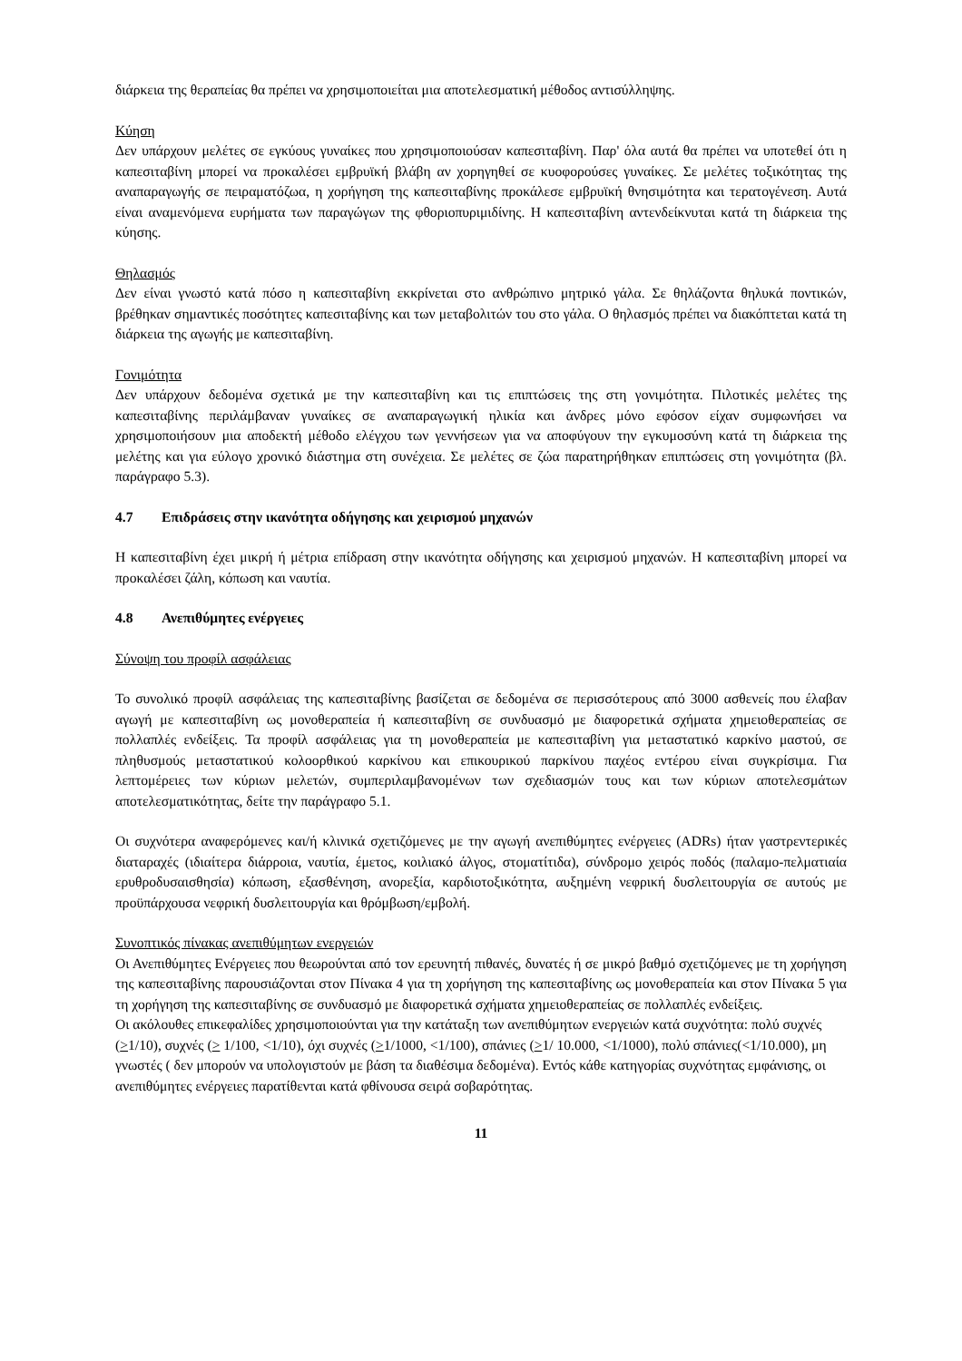διάρκεια της θεραπείας θα πρέπει να χρησιμοποιείται μια αποτελεσματική μέθοδος αντισύλληψης.
Κύηση
Δεν υπάρχουν μελέτες σε εγκύους γυναίκες που χρησιμοποιούσαν καπεσιταβίνη. Παρ' όλα αυτά θα πρέπει να υποτεθεί ότι η καπεσιταβίνη μπορεί να προκαλέσει εμβρυϊκή βλάβη αν χορηγηθεί σε κυοφορούσες γυναίκες. Σε μελέτες τοξικότητας της αναπαραγωγής σε πειραματόζωα, η χορήγηση της καπεσιταβίνης προκάλεσε εμβρυϊκή θνησιμότητα και τερατογένεση. Αυτά είναι αναμενόμενα ευρήματα των παραγώγων της φθοριοπυριμιδίνης. Η καπεσιταβίνη αντενδείκνυται κατά τη διάρκεια της κύησης.
Θηλασμός
Δεν είναι γνωστό κατά πόσο η καπεσιταβίνη εκκρίνεται στο ανθρώπινο μητρικό γάλα. Σε θηλάζοντα θηλυκά ποντικών, βρέθηκαν σημαντικές ποσότητες καπεσιταβίνης και των μεταβολιτών του στο γάλα. Ο θηλασμός πρέπει να διακόπτεται κατά τη διάρκεια της αγωγής με καπεσιταβίνη.
Γονιμότητα
Δεν υπάρχουν δεδομένα σχετικά με την καπεσιταβίνη και τις επιπτώσεις της στη γονιμότητα. Πιλοτικές μελέτες της καπεσιταβίνης περιλάμβαναν γυναίκες σε αναπαραγωγική ηλικία και άνδρες μόνο εφόσον είχαν συμφωνήσει να χρησιμοποιήσουν μια αποδεκτή μέθοδο ελέγχου των γεννήσεων για να αποφύγουν την εγκυμοσύνη κατά τη διάρκεια της μελέτης και για εύλογο χρονικό διάστημα στη συνέχεια. Σε μελέτες σε ζώα παρατηρήθηκαν επιπτώσεις στη γονιμότητα (βλ. παράγραφο 5.3).
4.7 Επιδράσεις στην ικανότητα οδήγησης και χειρισμού μηχανών
Η καπεσιταβίνη έχει μικρή ή μέτρια επίδραση στην ικανότητα οδήγησης και χειρισμού μηχανών. Η καπεσιταβίνη μπορεί να προκαλέσει ζάλη, κόπωση και ναυτία.
4.8 Ανεπιθύμητες ενέργειες
Σύνοψη του προφίλ ασφάλειας
Το συνολικό προφίλ ασφάλειας της καπεσιταβίνης βασίζεται σε δεδομένα σε περισσότερους από 3000 ασθενείς που έλαβαν αγωγή με καπεσιταβίνη ως μονοθεραπεία ή καπεσιταβίνη σε συνδυασμό με διαφορετικά σχήματα χημειοθεραπείας σε πολλαπλές ενδείξεις. Τα προφίλ ασφάλειας για τη μονοθεραπεία με καπεσιταβίνη για μεταστατικό καρκίνο μαστού, σε πληθυσμούς μεταστατικού κολοορθικού καρκίνου και επικουρικού παρκίνου παχέος εντέρου είναι συγκρίσιμα. Για λεπτομέρειες των κύριων μελετών, συμπεριλαμβανομένων των σχεδιασμών τους και των κύριων αποτελεσμάτων αποτελεσματικότητας, δείτε την παράγραφο 5.1.
Οι συχνότερα αναφερόμενες και/ή κλινικά σχετιζόμενες με την αγωγή ανεπιθύμητες ενέργειες (ADRs) ήταν γαστρεντερικές διαταραχές (ιδιαίτερα διάρροια, ναυτία, έμετος, κοιλιακό άλγος, στοματίτιδα), σύνδρομο χειρός ποδός (παλαμο-πελματιαία ερυθροδυσαισθησία) κόπωση, εξασθένηση, ανορεξία, καρδιοτοξικότητα, αυξημένη νεφρική δυσλειτουργία σε αυτούς με προϋπάρχουσα νεφρική δυσλειτουργία και θρόμβωση/εμβολή.
Συνοπτικός πίνακας ανεπιθύμητων ενεργειών
Οι Ανεπιθύμητες Ενέργειες που θεωρούνται από τον ερευνητή πιθανές, δυνατές ή σε μικρό βαθμό σχετιζόμενες με τη χορήγηση της καπεσιταβίνης παρουσιάζονται στον Πίνακα 4 για τη χορήγηση της καπεσιταβίνης ως μονοθεραπεία και στον Πίνακα 5 για τη χορήγηση της καπεσιταβίνης σε συνδυασμό με διαφορετικά σχήματα χημειοθεραπείας σε πολλαπλές ενδείξεις.
Οι ακόλουθες επικεφαλίδες χρησιμοποιούνται για την κατάταξη των ανεπιθύμητων ενεργειών κατά συχνότητα: πολύ συχνές (>1/10), συχνές (> 1/100, <1/10), όχι συχνές (>1/1000, <1/100), σπάνιες (>1/ 10.000, <1/1000), πολύ σπάνιες(<1/10.000), μη γνωστές ( δεν μπορούν να υπολογιστούν με βάση τα διαθέσιμα δεδομένα). Εντός κάθε κατηγορίας συχνότητας εμφάνισης, οι ανεπιθύμητες ενέργειες παρατίθενται κατά φθίνουσα σειρά σοβαρότητας.
11